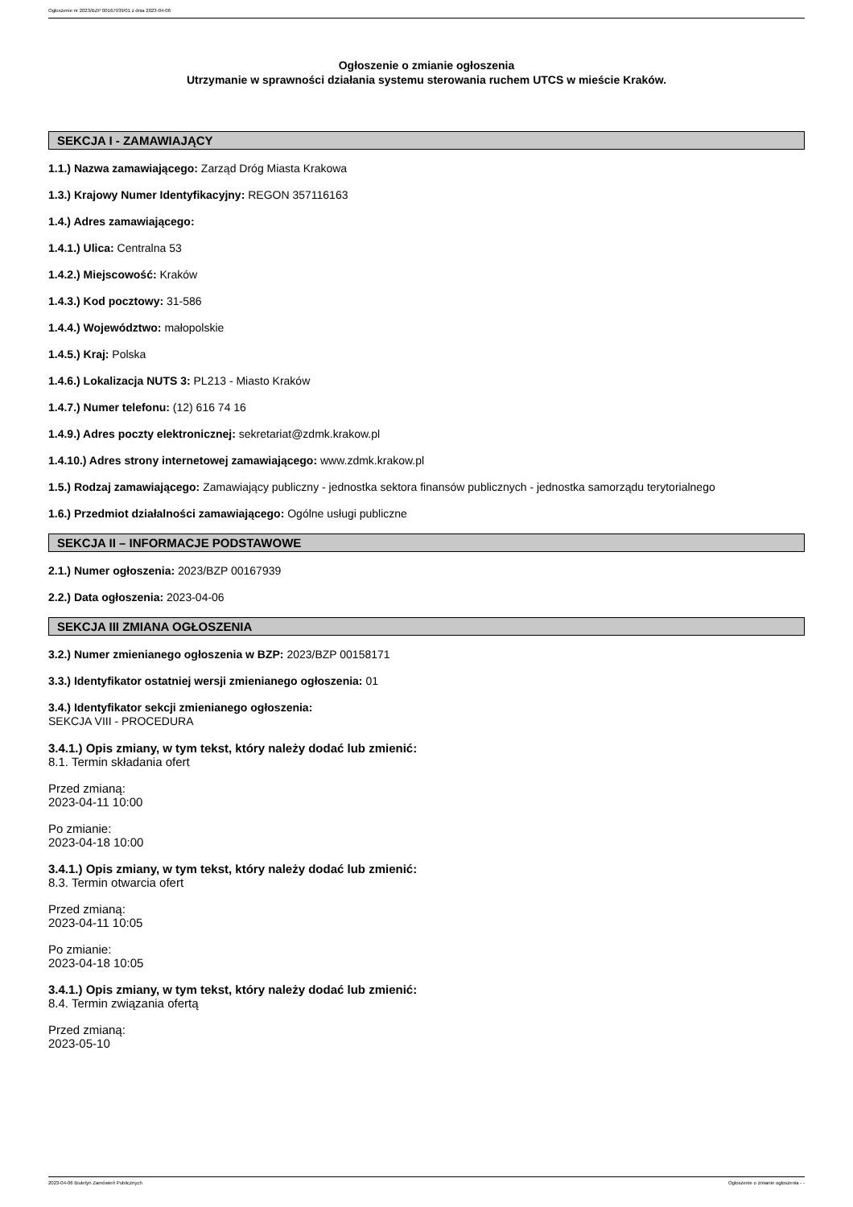Ogłoszenie nr 2023/BZP 00167939/01 z dnia 2023-04-06
Ogłoszenie o zmianie ogłoszenia
Utrzymanie w sprawności działania systemu sterowania ruchem UTCS w mieście Kraków.
SEKCJA I - ZAMAWIAJĄCY
1.1.) Nazwa zamawiającego: Zarząd Dróg Miasta Krakowa
1.3.) Krajowy Numer Identyfikacyjny: REGON 357116163
1.4.) Adres zamawiającego:
1.4.1.) Ulica: Centralna 53
1.4.2.) Miejscowość: Kraków
1.4.3.) Kod pocztowy: 31-586
1.4.4.) Województwo: małopolskie
1.4.5.) Kraj: Polska
1.4.6.) Lokalizacja NUTS 3: PL213 - Miasto Kraków
1.4.7.) Numer telefonu: (12) 616 74 16
1.4.9.) Adres poczty elektronicznej: sekretariat@zdmk.krakow.pl
1.4.10.) Adres strony internetowej zamawiającego: www.zdmk.krakow.pl
1.5.) Rodzaj zamawiającego: Zamawiający publiczny - jednostka sektora finansów publicznych - jednostka samorządu terytorialnego
1.6.) Przedmiot działalności zamawiającego: Ogólne usługi publiczne
SEKCJA II – INFORMACJE PODSTAWOWE
2.1.) Numer ogłoszenia: 2023/BZP 00167939
2.2.) Data ogłoszenia: 2023-04-06
SEKCJA III ZMIANA OGŁOSZENIA
3.2.) Numer zmienianego ogłoszenia w BZP: 2023/BZP 00158171
3.3.) Identyfikator ostatniej wersji zmienianego ogłoszenia: 01
3.4.) Identyfikator sekcji zmienianego ogłoszenia:
SEKCJA VIII - PROCEDURA
3.4.1.) Opis zmiany, w tym tekst, który należy dodać lub zmienić:
8.1. Termin składania ofert
Przed zmianą:
2023-04-11 10:00
Po zmianie:
2023-04-18 10:00
3.4.1.) Opis zmiany, w tym tekst, który należy dodać lub zmienić:
8.3. Termin otwarcia ofert
Przed zmianą:
2023-04-11 10:05
Po zmianie:
2023-04-18 10:05
3.4.1.) Opis zmiany, w tym tekst, który należy dodać lub zmienić:
8.4. Termin związania ofertą
Przed zmianą:
2023-05-10
2023-04-06 Biuletyn Zamówień Publicznych Ogłoszenie o zmianie ogłoszenia - -